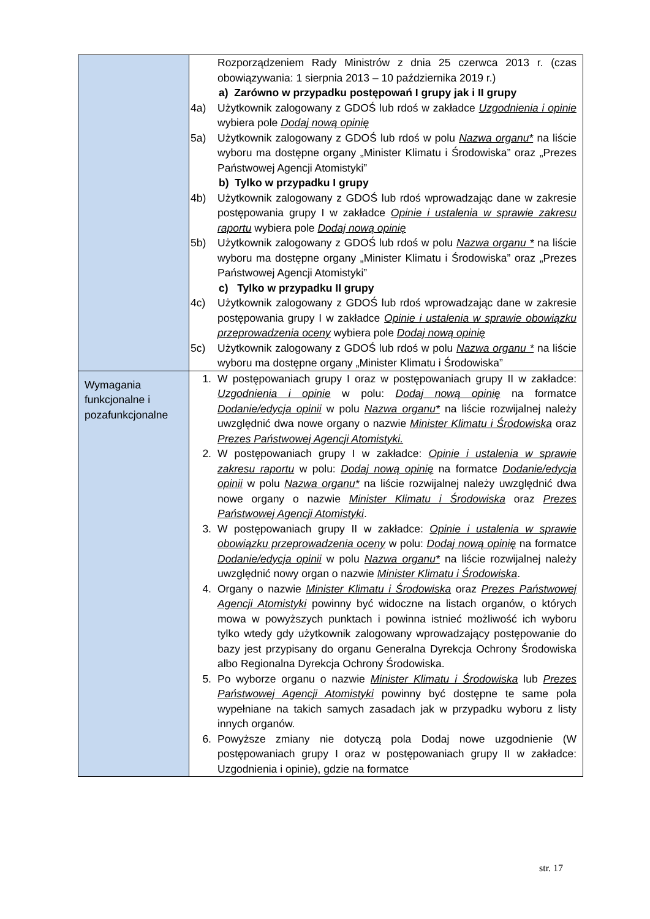| | Rozporządzeniem Rady Ministrów z dnia 25 czerwca 2013 r. (czas obowiązywania: 1 sierpnia 2013 – 10 października 2019 r.) a) Zarówno w przypadku postępowań I grupy jak i II grupy 4a) Użytkownik zalogowany z GDOŚ lub rdoś w zakładce Uzgodnienia i opinie wybiera pole Dodaj nową opinię 5a) Użytkownik zalogowany z GDOŚ lub rdoś w polu Nazwa organu* na liście wyboru ma dostępne organy „Minister Klimatu i Środowiska” oraz „Prezes Państwowej Agencji Atomistyki” b) Tylko w przypadku I grupy 4b) Użytkownik zalogowany z GDOŚ lub rdoś wprowadzając dane w zakresie postępowania grupy I w zakładce Opinie i ustalenia w sprawie zakresu raportu wybiera pole Dodaj nową opinię 5b) Użytkownik zalogowany z GDOŚ lub rdoś w polu Nazwa organu * na liście wyboru ma dostępne organy „Minister Klimatu i Środowiska” oraz „Prezes Państwowej Agencji Atomistyki” c) Tylko w przypadku II grupy 4c) Użytkownik zalogowany z GDOŚ lub rdoś wprowadzając dane w zakresie postępowania grupy I w zakładce Opinie i ustalenia w sprawie obowiązku przeprowadzenia oceny wybiera pole Dodaj nową opinię 5c) Użytkownik zalogowany z GDOŚ lub rdoś w polu Nazwa organu * na liście wyboru ma dostępne organy „Minister Klimatu i Środowiska” |
| Wymagania funkcjonalne i pozafunkcjonalne | 1. W postępowaniach grupy I oraz w postępowaniach grupy II w zakładce: Uzgodnienia i opinie w polu: Dodaj nową opinię na formatce Dodanie/edycja opinii w polu Nazwa organu* na liście rozwijalnej należy uwzględnić dwa nowe organy o nazwie Minister Klimatu i Środowiska oraz Prezes Państwowej Agencji Atomistyki. 2. W postępowaniach grupy I w zakładce: Opinie i ustalenia w sprawie zakresu raportu w polu: Dodaj nową opinię na formatce Dodanie/edycja opinii w polu Nazwa organu* na liście rozwijalnej należy uwzględnić dwa nowe organy o nazwie Minister Klimatu i Środowiska oraz Prezes Państwowej Agencji Atomistyki . 3. W postępowaniach grupy II w zakładce: Opinie i ustalenia w sprawie obowiązku przeprowadzenia oceny w polu: Dodaj nową opinię na formatce Dodanie/edycja opinii w polu Nazwa organu* na liście rozwijalnej należy uwzględnić nowy organ o nazwie Minister Klimatu i Środowiska . 4. Organy o nazwie Minister Klimatu i Środowiska oraz Prezes Państwowej Agencji Atomistyki powinny być widoczne na listach organów, o których mowa w powyższych punktach i powinna istnieć możliwość ich wyboru tylko wtedy gdy użytkownik zalogowany wprowadzający postępowanie do bazy jest przypisany do organu Generalna Dyrekcja Ochrony Środowiska albo Regionalna Dyrekcja Ochrony Środowiska. 5. Po wyborze organu o nazwie Minister Klimatu i Środowiska lub Prezes Państwowej Agencji Atomistyki powinny być dostępne te same pola wypełniane na takich samych zasadach jak w przypadku wyboru z listy innych organów. 6. Powyższe zmiany nie dotyczą pola Dodaj nowe uzgodnienie (W postępowaniach grupy I oraz w postępowaniach grupy II w zakładce: Uzgodnienia i opinie), gdzie na formatce |
str. 17